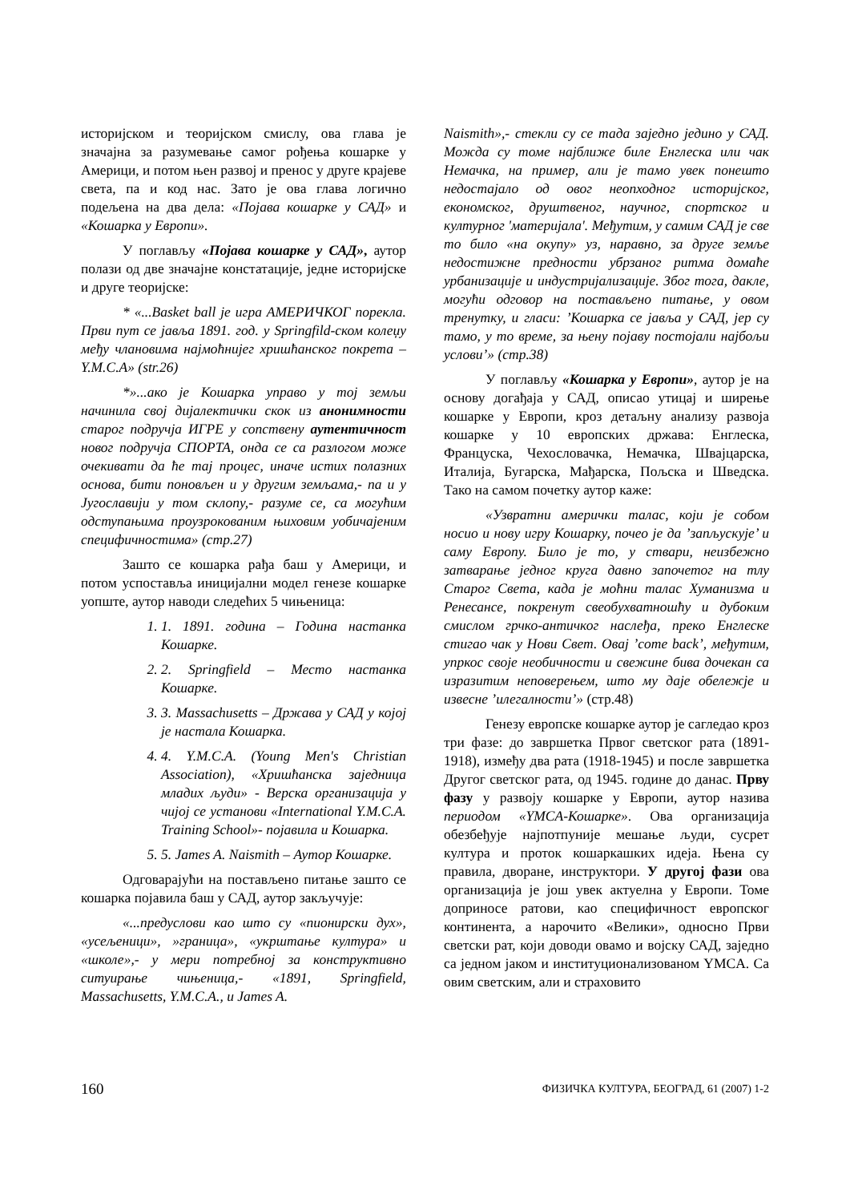историјском и теоријском смислу, ова глава је значајна за разумевање самог рођења кошарке у Америци, и потом њен развој и пренос у друге крајеве света, па и код нас. Зато је ова глава логично подељена на два дела: «Појава кошарке у САД» и «Кошарка у Европи».
У поглављу «Појава кошарке у САД», аутор полази од две значајне констатације, једне историјске и друге теоријске:
* «...Basket ball је игра АМЕРИЧКОГ порекла. Први пут се јавља 1891. год. у Springfild-ском колеџу међу члановима најмоћнијег хришћанског покрета – Y.M.C.A» (str.26)
*»...ако је Кошарка управо у тој земљи начинила свој дијалектички скок из анонимности старог подручја ИГРЕ у сопствену аутентичност новог подручја СПОРТА, онда се са разлогом може очекивати да ће тај процес, иначе истих полазних основа, бити поновљен и у другим земљама,- па и у Југославији у том склопу,- разуме се, са могућим одступањима проузрокованим њиховим уобичајеним специфичностима» (стр.27)
Зашто се кошарка рађа баш у Америци, и потом успоставља иницијални модел генезе кошарке уопште, аутор наводи следећих 5 чињеница:
1. 1. 1891. година – Година настанка Кошарке.
2. 2. Springfield – Место настанка Кошарке.
3. 3. Massachusetts – Држава у САД у којој је настала Кошарка.
4. 4. Y.M.C.A. (Young Men's Christian Association), «Хришћанска заједница младих људи» - Верска организација у чијој се установи «International Y.M.C.A. Training School»- појавила и Кошарка.
5. 5. James A. Naismith – Аутор Кошарке.
Одговарајући на постављено питање зашто се кошарка појавила баш у САД, аутор закључује:
«...предуслови као што су «пионирски дух», «усељеници», »граница», «укрштање култура» и «школе»,- у мери потребној за конструктивно ситуирање чињеница,- «1891, Springfield, Massachusetts, Y.M.C.A., и James A.
Naismith»,- стекли су се тада заједно једино у САД. Можда су томе најближе биле Енглеска или чак Немачка, на пример, али је тамо увек понешто недостајало од овог неопходног историјског, економског, друштвеног, научног, спортског и културног 'материјала'. Међутим, у самим САД је све то било «на окупу» уз, наравно, за друге земље недостижне предности убрзаног ритма домаће урбанизације и индустријализације. Због тога, дакле, могући одговор на постављено питање, у овом тренутку, и гласи: ’Кошарка се јавља у САД, јер су тамо, у то време, за њену појаву постојали најбољи услови’» (стр.38)
У поглављу «Кошарка у Европи», аутор је на основу догађаја у САД, описао утицај и ширење кошарке у Европи, кроз детаљну анализу развоја кошарке у 10 европских држава: Енглеска, Француска, Чехословачка, Немачка, Швајцарска, Италија, Бугарска, Мађарска, Пољска и Шведска. Тако на самом почетку аутор каже:
«Узвратни амерички талас, који је собом носио и нову игру Кошарку, почео је да ’запљускује’ и саму Европу. Било је то, у ствари, неизбежно затварање једног круга давно започетог на тлу Старог Света, када је моћни талас Хуманизма и Ренесансе, покренут свеобухватношћу и дубоким смислом грчко-античког наслеђа, преко Енглеске стигао чак у Нови Свет. Овај ’come back’, међутим, упркос своје необичности и свежине бива дочекан са изразитим неповерењем, што му даје обележје и извесне ’илегалности’» (стр.48)
Генезу европске кошарке аутор је сагледао кроз три фазе: до завршетка Првог светског рата (1891-1918), између два рата (1918-1945) и после завршетка Другог светског рата, од 1945. године до данас. Прву фазу у развоју кошарке у Европи, аутор назива периодом «YMCA-Кошарке». Ова организација обезбеђује најпотпуније мешање људи, сусрет култура и проток кошаркашких идеја. Њена су правила, дворане, инструктори. У другој фази ова организација је још увек актуелна у Европи. Томе доприносе ратови, као специфичност европског континента, а нарочито «Велики», односно Први светски рат, који доводи овамо и војску САД, заједно са једном јаком и институционализованом YMCA. Са овим светским, али и страховито
160 ФИЗИЧКА КУЛТУРА, БЕОГРАД, 61 (2007) 1-2